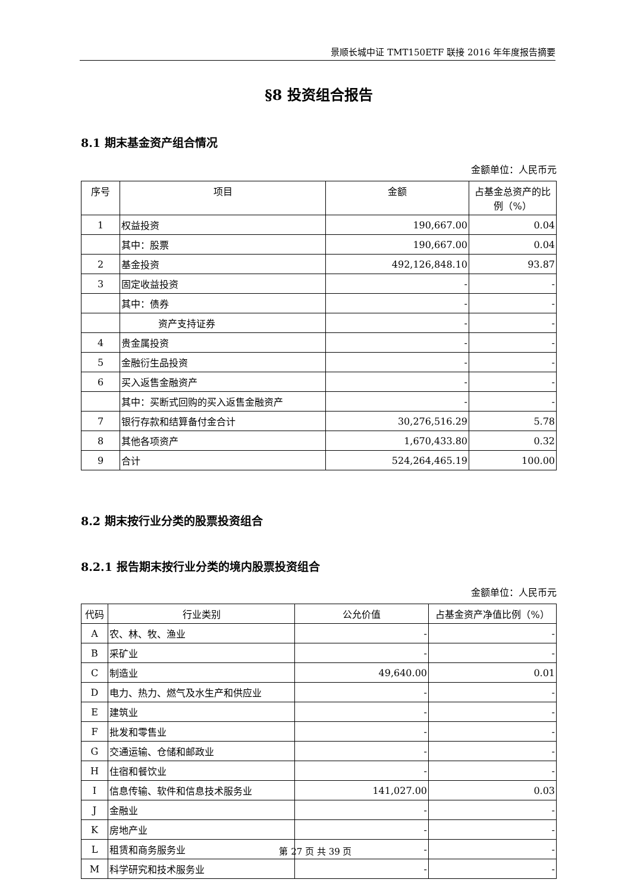景顺长城中证 TMT150ETF 联接 2016 年年度报告摘要
§8 投资组合报告
8.1 期末基金资产组合情况
金额单位：人民币元
| 序号 | 项目 | 金额 | 占基金总资产的比例（%） |
| --- | --- | --- | --- |
| 1 | 权益投资 | 190,667.00 | 0.04 |
| | 其中：股票 | 190,667.00 | 0.04 |
| 2 | 基金投资 | 492,126,848.10 | 93.87 |
| 3 | 固定收益投资 | - | - |
| | 其中：债券 | - | - |
| | 资产支持证券 | - | - |
| 4 | 贵金属投资 | - | - |
| 5 | 金融衍生品投资 | - | - |
| 6 | 买入返售金融资产 | - | - |
| | 其中：买断式回购的买入返售金融资产 | - | - |
| 7 | 银行存款和结算备付金合计 | 30,276,516.29 | 5.78 |
| 8 | 其他各项资产 | 1,670,433.80 | 0.32 |
| 9 | 合计 | 524,264,465.19 | 100.00 |
8.2 期末按行业分类的股票投资组合
8.2.1 报告期末按行业分类的境内股票投资组合
金额单位：人民币元
| 代码 | 行业类别 | 公允价值 | 占基金资产净值比例（%） |
| --- | --- | --- | --- |
| A | 农、林、牧、渔业 | - | - |
| B | 采矿业 | - | - |
| C | 制造业 | 49,640.00 | 0.01 |
| D | 电力、热力、燃气及水生产和供应业 | - | - |
| E | 建筑业 | - | - |
| F | 批发和零售业 | - | - |
| G | 交通运输、仓储和邮政业 | - | - |
| H | 住宿和餐饮业 | - | - |
| I | 信息传输、软件和信息技术服务业 | 141,027.00 | 0.03 |
| J | 金融业 | - | - |
| K | 房地产业 | - | - |
| L | 租赁和商务服务业 | - | - |
| M | 科学研究和技术服务业 | - | - |
第 27 页 共 39 页